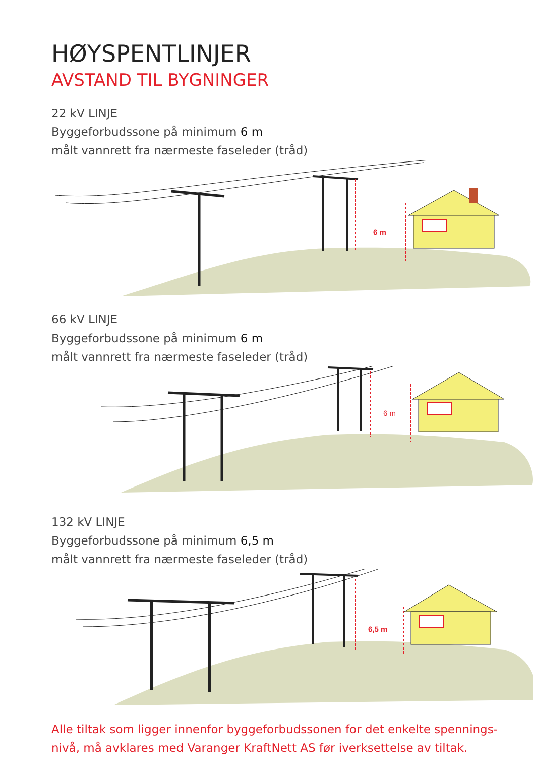HØYSPENTLINJER
AVSTAND TIL BYGNINGER
22 kV LINJE
Byggeforbudssone på minimum 6 m
målt vannrett fra nærmeste faseleder (tråd)
6 m
66 kV LINJE
Byggeforbudssone på minimum 6 m
målt vannrett fra nærmeste faseleder (tråd)
6 m
132 kV LINJE
Byggeforbudssone på minimum 6,5 m
målt vannrett fra nærmeste faseleder (tråd)
6,5 m
Alle tiltak som ligger innenfor byggeforbudssonen for det enkelte spennings-
nivå, må avklares med Varanger KraftNett AS før iverksettelse av tiltak.